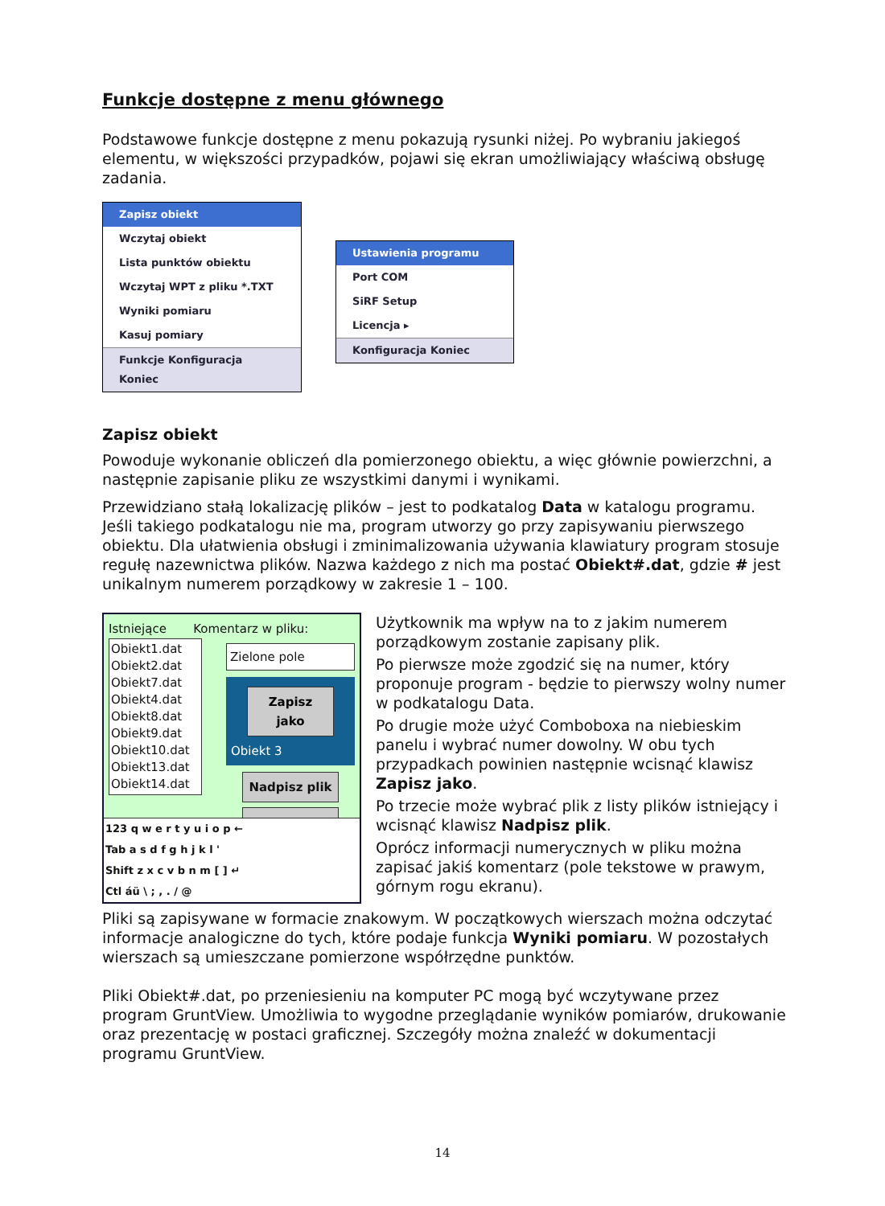Funkcje dostępne z menu głównego
Podstawowe funkcje dostępne z menu pokazują rysunki niżej. Po wybraniu jakiegoś elementu, w większości przypadków, pojawi się ekran umożliwiający właściwą obsługę zadania.
Zapisz obiekt
Wczytaj obiekt
Lista punktów obiektu
Wczytaj WPT z pliku *.TXT
Wyniki pomiaru
Kasuj pomiary
Funkcje Konfiguracja Koniec
Ustawienia programu
Port COM
SiRF Setup
Licencja ▸
Konfiguracja Koniec
Zapisz obiekt
Powoduje wykonanie obliczeń dla pomierzonego obiektu, a więc głównie powierzchni, a następnie zapisanie pliku ze wszystkimi danymi i wynikami.
Przewidziano stałą lokalizację plików – jest to podkatalog Data w katalogu programu. Jeśli takiego podkatalogu nie ma, program utworzy go przy zapisywaniu pierwszego obiektu. Dla ułatwienia obsługi i zminimalizowania używania klawiatury program stosuje regułę nazewnictwa plików. Nazwa każdego z nich ma postać Obiekt#.dat, gdzie # jest unikalnym numerem porządkowy w zakresie 1 – 100.
Istniejące Komentarz w pliku:
Obiekt1.dat
Obiekt2.dat
Obiekt7.dat
Obiekt4.dat
Obiekt8.dat
Obiekt9.dat
Obiekt10.dat
Obiekt13.dat
Obiekt14.dat
Zielone pole
Zapisz jako
Obiekt 3
Nadpisz plik
<<
123 q w e r t y u i o p ←
Tab a s d f g h j k l '
Shift z x c v b n m [ ] ↵
Ctl áü \ ; , . / @
Użytkownik ma wpływ na to z jakim numerem porządkowym zostanie zapisany plik.
Po pierwsze może zgodzić się na numer, który proponuje program - będzie to pierwszy wolny numer w podkatalogu Data.
Po drugie może użyć Comboboxa na niebieskim panelu i wybrać numer dowolny. W obu tych przypadkach powinien następnie wcisnąć klawisz Zapisz jako.
Po trzecie może wybrać plik z listy plików istniejący i wcisnąć klawisz Nadpisz plik.
Oprócz informacji numerycznych w pliku można zapisać jakiś komentarz (pole tekstowe w prawym, górnym rogu ekranu).
Pliki są zapisywane w formacie znakowym. W początkowych wierszach można odczytać informacje analogiczne do tych, które podaje funkcja Wyniki pomiaru. W pozostałych wierszach są umieszczane pomierzone współrzędne punktów.
Pliki Obiekt#.dat, po przeniesieniu na komputer PC mogą być wczytywane przez program GruntView. Umożliwia to wygodne przeglądanie wyników pomiarów, drukowanie oraz prezentację w postaci graficznej. Szczegóły można znaleźć w dokumentacji programu GruntView.
14